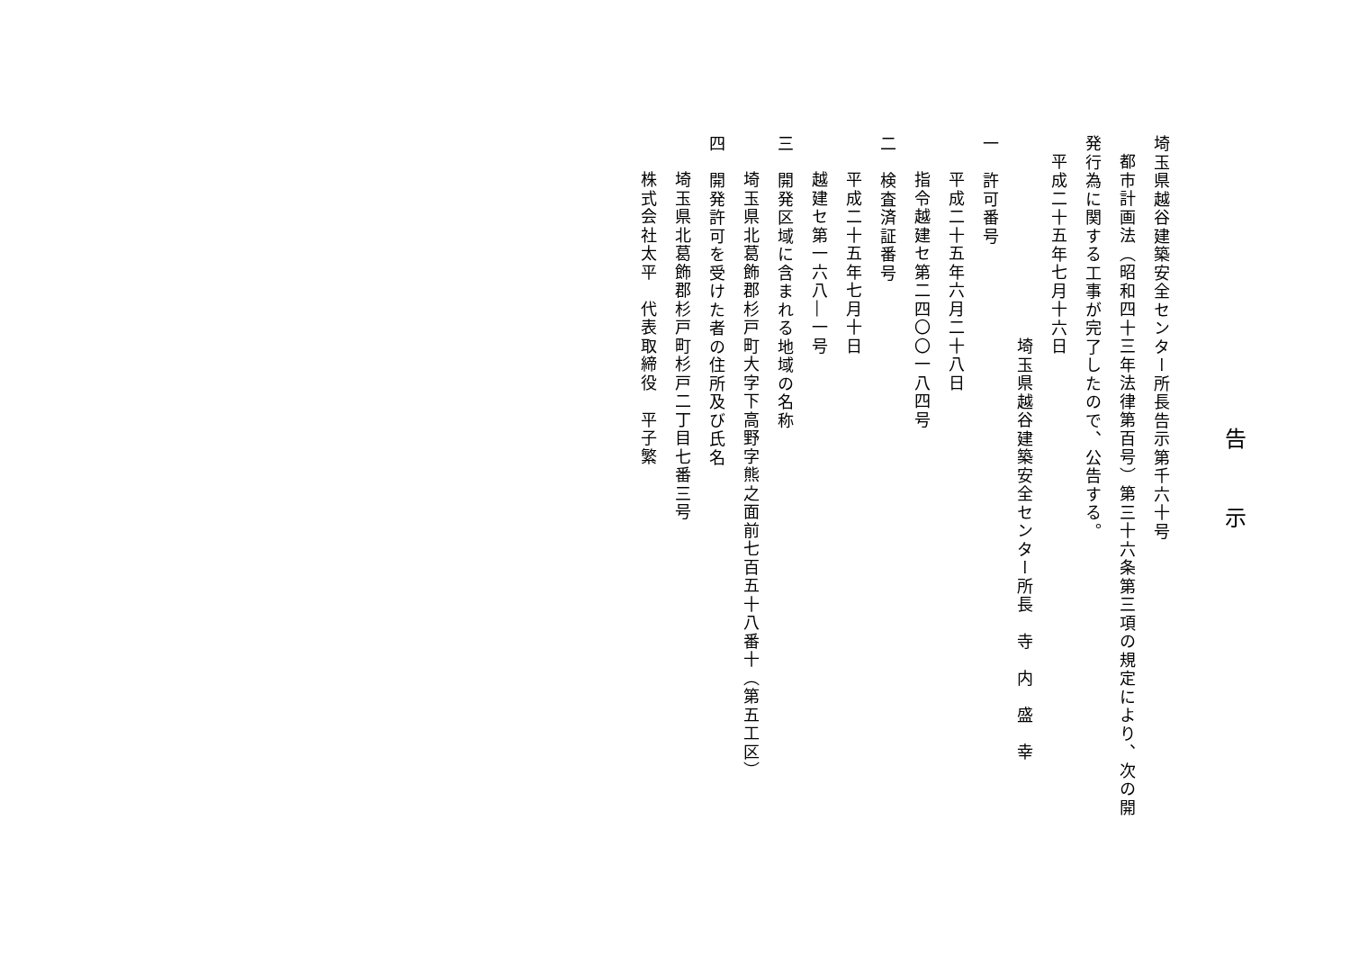告　示
埼玉県越谷建築安全センター所長告示第千六十号
都市計画法（昭和四十三年法律第百号）第三十六条第三項の規定により、次の開
発行為に関する工事が完了したので、公告する。
平成二十五年七月十六日
埼玉県越谷建築安全センター所長　寺　内　盛　幸
一　許可番号
平成二十五年六月二十八日
指令越建セ第二四〇〇一八四号
二　検査済証番号
平成二十五年七月十日
越建セ第一六八―一号
三　開発区域に含まれる地域の名称
埼玉県北葛飾郡杉戸町大字下高野字熊之面前七百五十八番十（第五工区）
四　開発許可を受けた者の住所及び氏名
埼玉県北葛飾郡杉戸町杉戸二丁目七番三号
株式会社太平　代表取締役　平子繁